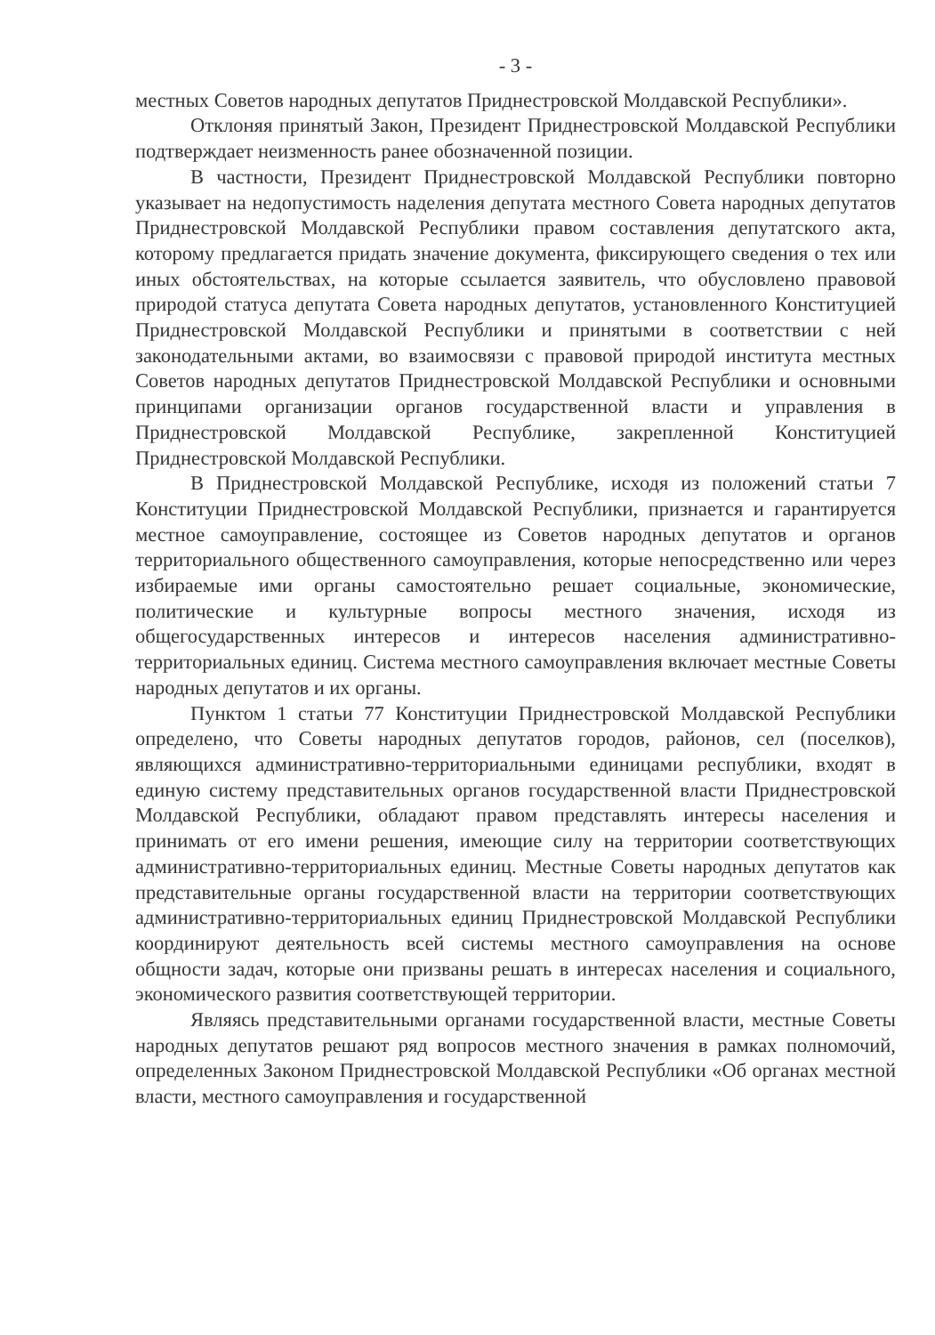- 3 -
местных Советов народных депутатов Приднестровской Молдавской Республики».
Отклоняя принятый Закон, Президент Приднестровской Молдавской Республики подтверждает неизменность ранее обозначенной позиции.
В частности, Президент Приднестровской Молдавской Республики повторно указывает на недопустимость наделения депутата местного Совета народных депутатов Приднестровской Молдавской Республики правом составления депутатского акта, которому предлагается придать значение документа, фиксирующего сведения о тех или иных обстоятельствах, на которые ссылается заявитель, что обусловлено правовой природой статуса депутата Совета народных депутатов, установленного Конституцией Приднестровской Молдавской Республики и принятыми в соответствии с ней законодательными актами, во взаимосвязи с правовой природой института местных Советов народных депутатов Приднестровской Молдавской Республики и основными принципами организации органов государственной власти и управления в Приднестровской Молдавской Республике, закрепленной Конституцией Приднестровской Молдавской Республики.
В Приднестровской Молдавской Республике, исходя из положений статьи 7 Конституции Приднестровской Молдавской Республики, признается и гарантируется местное самоуправление, состоящее из Советов народных депутатов и органов территориального общественного самоуправления, которые непосредственно или через избираемые ими органы самостоятельно решает социальные, экономические, политические и культурные вопросы местного значения, исходя из общегосударственных интересов и интересов населения административно-территориальных единиц. Система местного самоуправления включает местные Советы народных депутатов и их органы.
Пунктом 1 статьи 77 Конституции Приднестровской Молдавской Республики определено, что Советы народных депутатов городов, районов, сел (поселков), являющихся административно-территориальными единицами республики, входят в единую систему представительных органов государственной власти Приднестровской Молдавской Республики, обладают правом представлять интересы населения и принимать от его имени решения, имеющие силу на территории соответствующих административно-территориальных единиц. Местные Советы народных депутатов как представительные органы государственной власти на территории соответствующих административно-территориальных единиц Приднестровской Молдавской Республики координируют деятельность всей системы местного самоуправления на основе общности задач, которые они призваны решать в интересах населения и социального, экономического развития соответствующей территории.
Являясь представительными органами государственной власти, местные Советы народных депутатов решают ряд вопросов местного значения в рамках полномочий, определенных Законом Приднестровской Молдавской Республики «Об органах местной власти, местного самоуправления и государственной